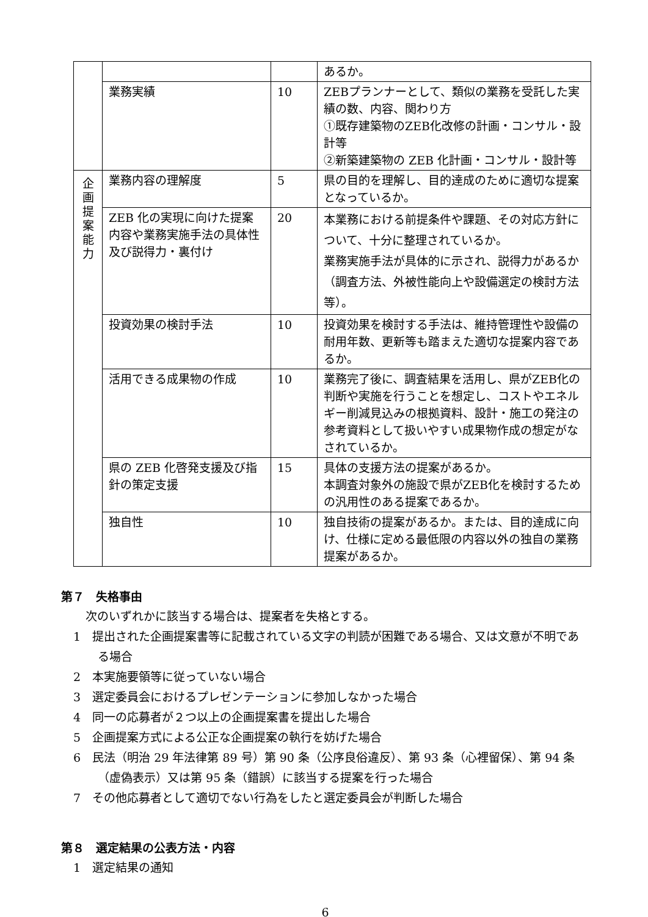| | | | あるか。 |
| | 業務実績 | 10 | ZEBプランナーとして、類似の業務を受託した実績の数、内容、関わり方 ①既存建築物のZEB化改修の計画・コンサル・設計等 ②新築建築物の ZEB 化計画・コンサル・設計等 |
| 企 画 提 案 能 力 | 業務内容の理解度 | 5 | 県の目的を理解し、目的達成のために適切な提案となっているか。 |
| | ZEB 化の実現に向けた提案内容や業務実施手法の具体性及び説得力・裏付け | 20 | 本業務における前提条件や課題、その対応方針について、十分に整理されているか。 業務実施手法が具体的に示され、説得力があるか（調査方法、外被性能向上や設備選定の検討方法等）。 |
| | 投資効果の検討手法 | 10 | 投資効果を検討する手法は、維持管理性や設備の耐用年数、更新等も踏まえた適切な提案内容であるか。 |
| | 活用できる成果物の作成 | 10 | 業務完了後に、調査結果を活用し、県がZEB化の判断や実施を行うことを想定し、コストやエネルギー削減見込みの根拠資料、設計・施工の発注の参考資料として扱いやすい成果物作成の想定がなされているか。 |
| | 県の ZEB 化啓発支援及び指針の策定支援 | 15 | 具体の支援方法の提案があるか。 本調査対象外の施設で県がZEB化を検討するための汎用性のある提案であるか。 |
| | 独自性 | 10 | 独自技術の提案があるか。または、目的達成に向け、仕様に定める最低限の内容以外の独自の業務提案があるか。 |
第７　失格事由
次のいずれかに該当する場合は、提案者を失格とする。
1　提出された企画提案書等に記載されている文字の判読が困難である場合、又は文意が不明である場合
2　本実施要領等に従っていない場合
3　選定委員会におけるプレゼンテーションに参加しなかった場合
4　同一の応募者が２つ以上の企画提案書を提出した場合
5　企画提案方式による公正な企画提案の執行を妨げた場合
6　民法（明治 29 年法律第 89 号）第 90 条（公序良俗違反）、第 93 条（心裡留保）、第 94 条（虚偽表示）又は第 95 条（錯誤）に該当する提案を行った場合
7　その他応募者として適切でない行為をしたと選定委員会が判断した場合
第８　選定結果の公表方法・内容
1　選定結果の通知
6